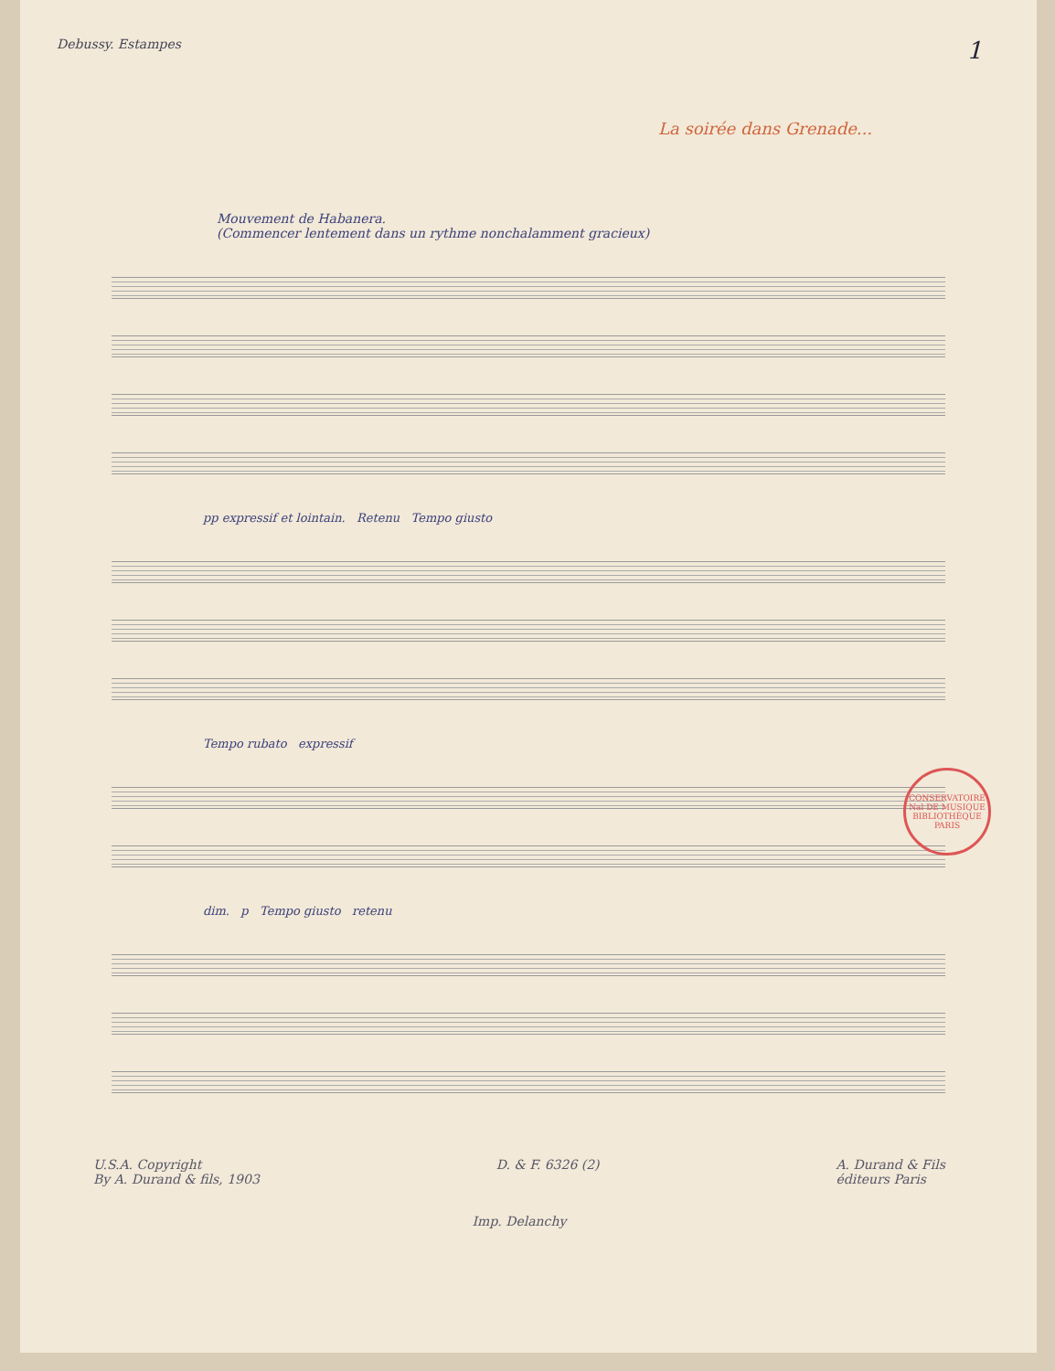Debussy. Estampes 1
La soirée dans Grenade...
Mouvement de Habanera.
(Commencer lentement dans un rythme nonchalamment gracieux)
pp expressif et lointain. Retenu Tempo giusto
Tempo rubato expressif
dim. p Tempo giusto retenu
CONSERVATOIRE Nal DE MUSIQUE BIBLIOTHÈQUE PARIS
U.S.A. Copyright
By A. Durand & fils, 1903 D. & F. 6326 (2) A. Durand & Fils
éditeurs Paris
Imp. Delanchy